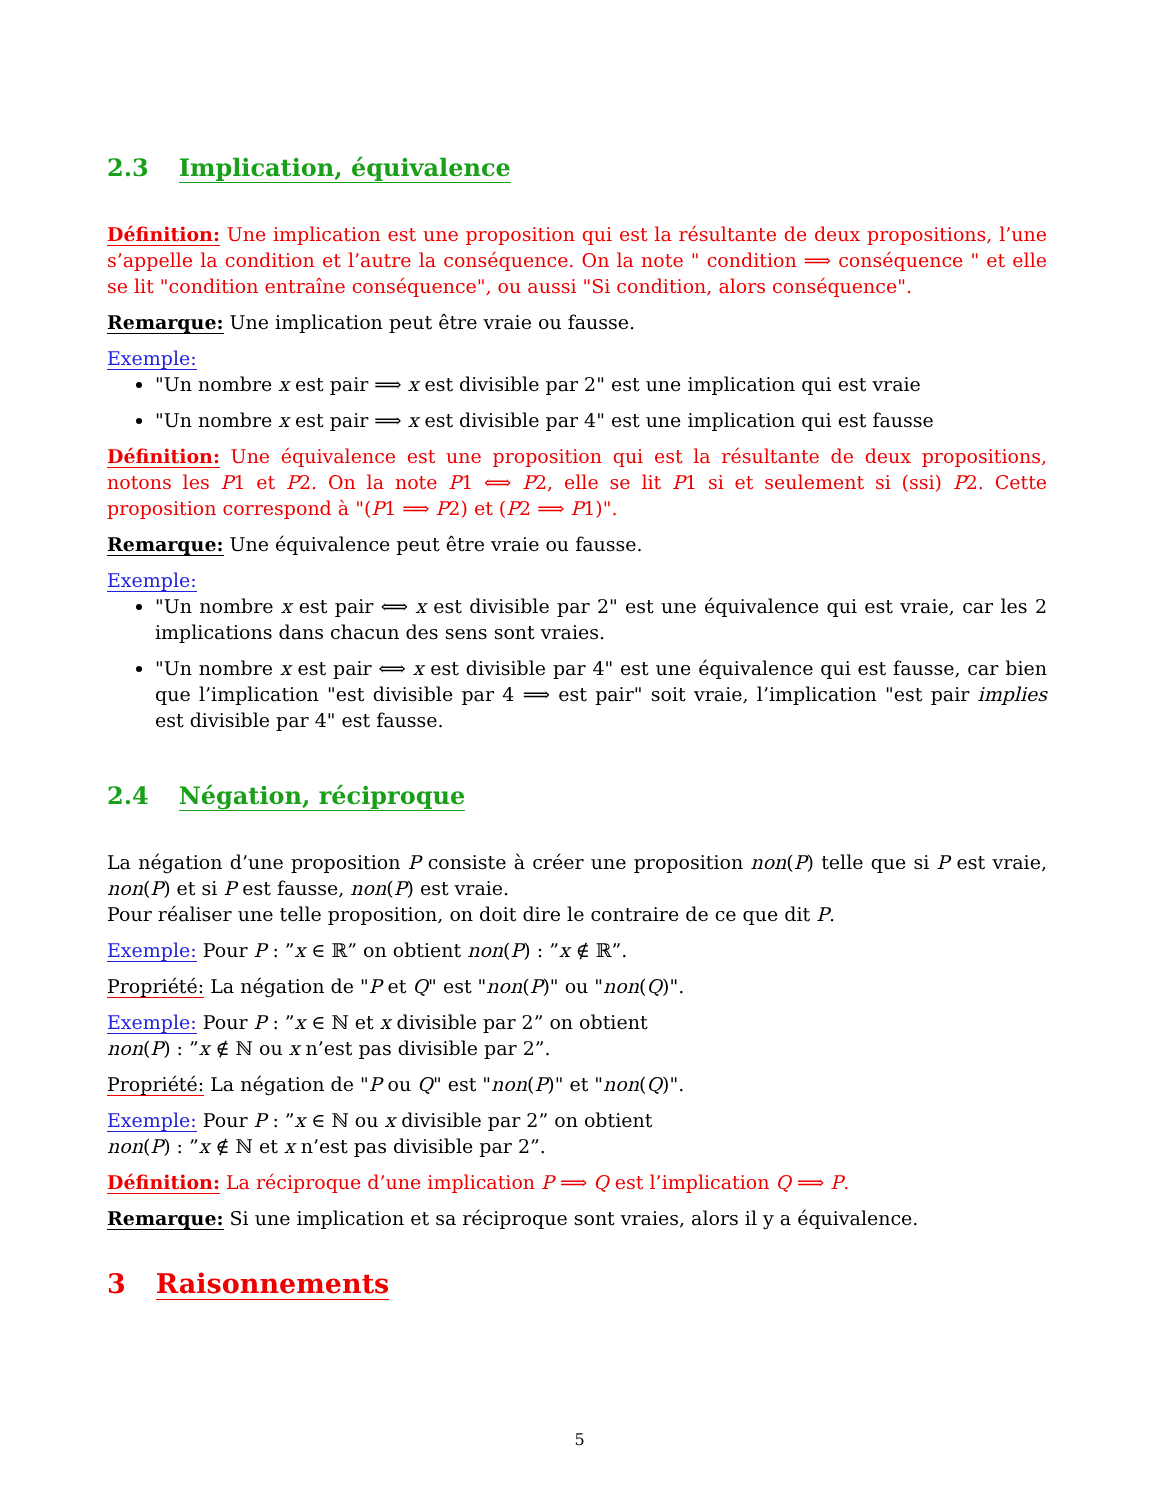2.3 Implication, équivalence
Définition: Une implication est une proposition qui est la résultante de deux propositions, l’une s’appelle la condition et l’autre la conséquence. On la note " condition ⟹ conséquence " et elle se lit "condition entraîne conséquence", ou aussi "Si condition, alors conséquence".
Remarque: Une implication peut être vraie ou fausse.
Exemple:
"Un nombre x est pair ⟹ x est divisible par 2" est une implication qui est vraie
"Un nombre x est pair ⟹ x est divisible par 4" est une implication qui est fausse
Définition: Une équivalence est une proposition qui est la résultante de deux propositions, notons les P1 et P2. On la note P1 ⟺ P2, elle se lit P1 si et seulement si (ssi) P2. Cette proposition correspond à "(P1 ⟹ P2) et (P2 ⟹ P1)".
Remarque: Une équivalence peut être vraie ou fausse.
Exemple:
"Un nombre x est pair ⟺ x est divisible par 2" est une équivalence qui est vraie, car les 2 implications dans chacun des sens sont vraies.
"Un nombre x est pair ⟺ x est divisible par 4" est une équivalence qui est fausse, car bien que l’implication "est divisible par 4 ⟹ est pair" soit vraie, l’implication "est pair implies est divisible par 4" est fausse.
2.4 Négation, réciproque
La négation d’une proposition P consiste à créer une proposition non(P) telle que si P est vraie, non(P) et si P est fausse, non(P) est vraie.
Pour réaliser une telle proposition, on doit dire le contraire de ce que dit P.
Exemple: Pour P : ”x ∈ ℝ” on obtient non(P) : ”x ∉ ℝ”.
Propriété: La négation de "P et Q" est "non(P)" ou "non(Q)".
Exemple: Pour P : ”x ∈ ℕ et x divisible par 2” on obtient
non(P) : ”x ∉ ℕ ou x n’est pas divisible par 2”.
Propriété: La négation de "P ou Q" est "non(P)" et "non(Q)".
Exemple: Pour P : ”x ∈ ℕ ou x divisible par 2” on obtient
non(P) : ”x ∉ ℕ et x n’est pas divisible par 2”.
Définition: La réciproque d’une implication P ⟹ Q est l’implication Q ⟹ P.
Remarque: Si une implication et sa réciproque sont vraies, alors il y a équivalence.
3 Raisonnements
5